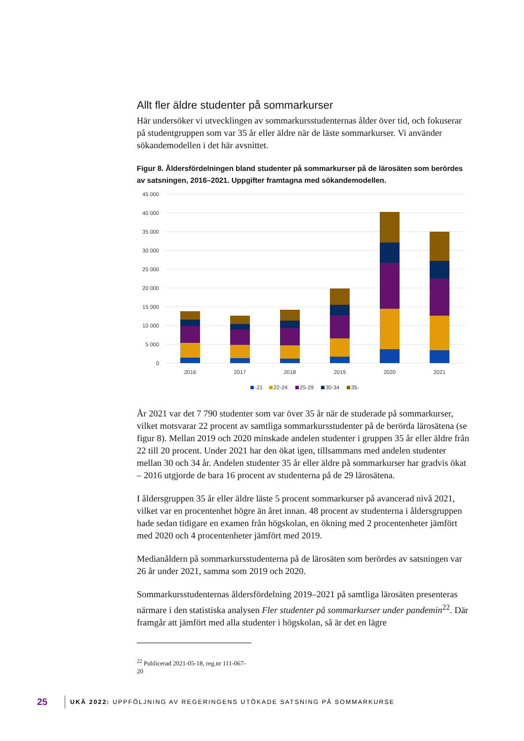Allt fler äldre studenter på sommarkurser
Här undersöker vi utvecklingen av sommarkursstudenternas ålder över tid, och fokuserar på studentgruppen som var 35 år eller äldre när de läste sommarkurser. Vi använder sökandemodellen i det här avsnittet.
Figur 8. Åldersfördelningen bland studenter på sommarkurser på de lärosäten som berördes av satsningen, 2016–2021. Uppgifter framtagna med sökandemodellen.
45 000
40 000
35 000
30 000
25 000
20 000
15 000
10 000
5 000
0
2016
2017
2018
2019
2020
2021
-21
22-24
25-29
30-34
35-
År 2021 var det 7 790 studenter som var över 35 år när de studerade på sommarkurser, vilket motsvarar 22 procent av samtliga sommarkursstudenter på de berörda lärosätena (se figur 8). Mellan 2019 och 2020 minskade andelen studenter i gruppen 35 år eller äldre från 22 till 20 procent. Under 2021 har den ökat igen, tillsammans med andelen studenter mellan 30 och 34 år. Andelen studenter 35 år eller äldre på sommarkurser har gradvis ökat – 2016 utgjorde de bara 16 procent av studenterna på de 29 lärosätena.
I åldersgruppen 35 år eller äldre läste 5 procent sommarkurser på avancerad nivå 2021, vilket var en procentenhet högre än året innan. 48 procent av studenterna i åldersgruppen hade sedan tidigare en examen från högskolan, en ökning med 2 procentenheter jämfört med 2020 och 4 procentenheter jämfört med 2019.
Medianåldern på sommarkursstudenterna på de lärosäten som berördes av satsningen var 26 år under 2021, samma som 2019 och 2020.
Sommarkursstudenternas åldersfördelning 2019–2021 på samtliga lärosäten presenteras närmare i den statistiska analysen Fler studenter på sommarkurser under pandemin<sup>22</sup>. Där framgår att jämfört med alla studenter i högskolan, så är det en lägre
<sup>22</sup> Publicerad 2021-05-18, reg.nr 111-067-20
25 UKÄ 2022: UPPFÖLJNING AV REGERINGENS UTÖKADE SATSNING PÅ SOMMARKURSE